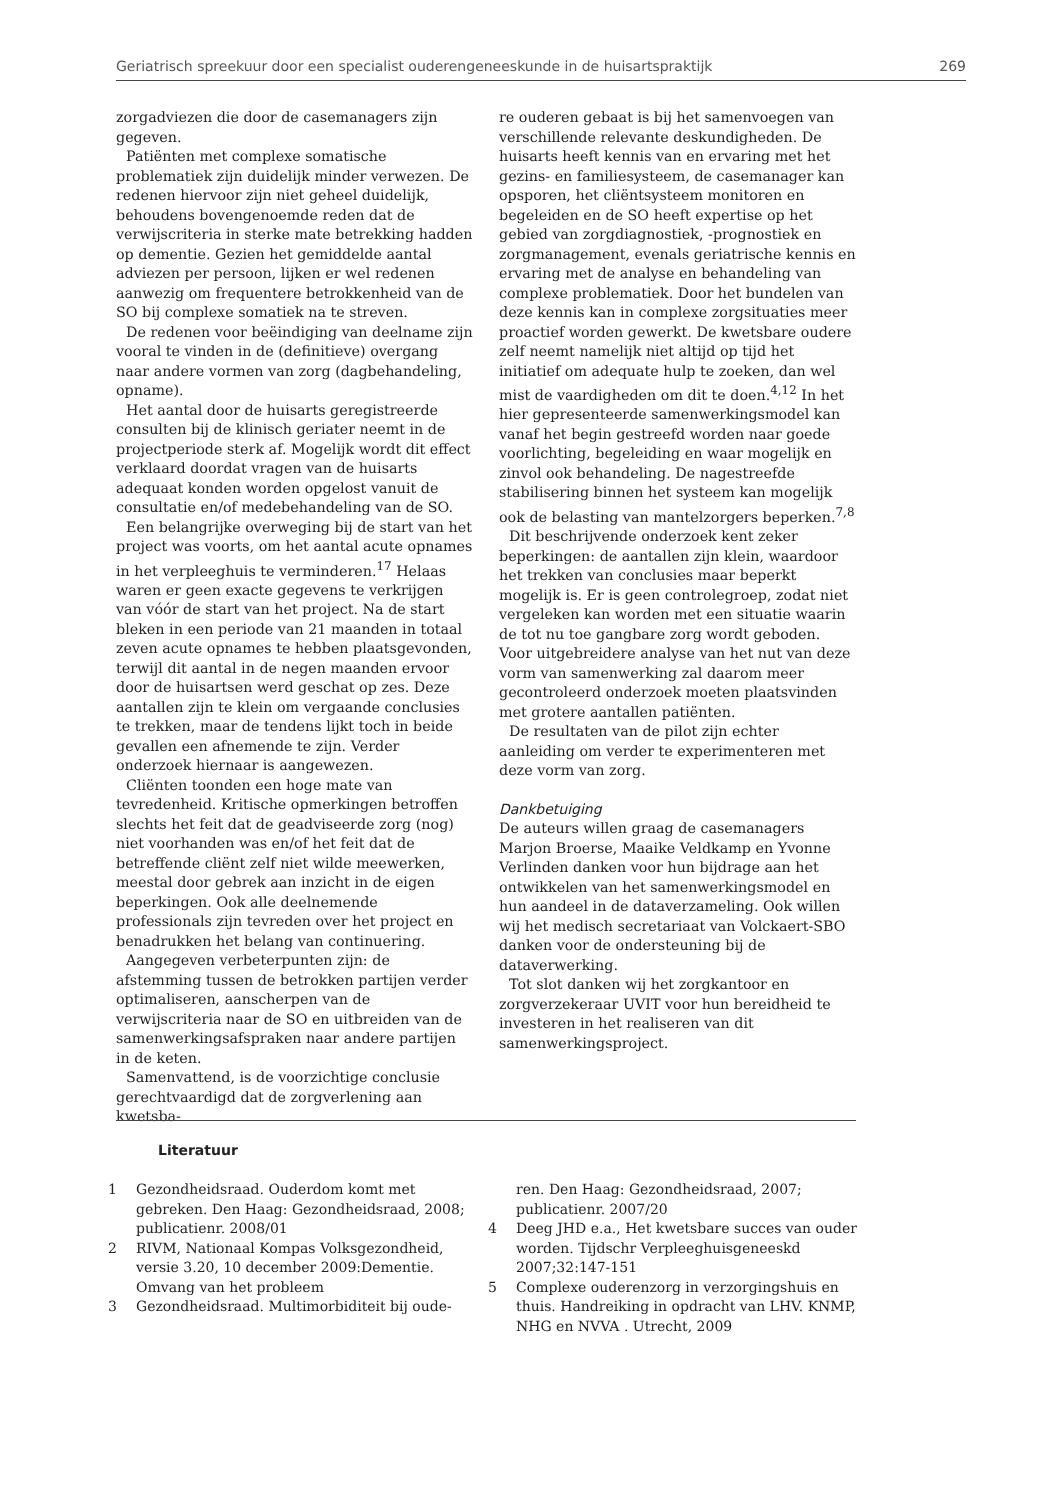Geriatrisch spreekuur door een specialist ouderengeneeskunde in de huisartspraktijk 269
zorgadviezen die door de casemanagers zijn gegeven.
Patiënten met complexe somatische problematiek zijn duidelijk minder verwezen. De redenen hiervoor zijn niet geheel duidelijk, behoudens bovengenoemde reden dat de verwijscriteria in sterke mate betrekking hadden op dementie. Gezien het gemiddelde aantal adviezen per persoon, lijken er wel redenen aanwezig om frequentere betrokkenheid van de SO bij complexe somatiek na te streven.
De redenen voor beëindiging van deelname zijn vooral te vinden in de (definitieve) overgang naar andere vormen van zorg (dagbehandeling, opname).
Het aantal door de huisarts geregistreerde consulten bij de klinisch geriater neemt in de projectperiode sterk af. Mogelijk wordt dit effect verklaard doordat vragen van de huisarts adequaat konden worden opgelost vanuit de consultatie en/of medebehandeling van de SO.
Een belangrijke overweging bij de start van het project was voorts, om het aantal acute opnames in het verpleeghuis te verminderen.<sup>17</sup> Helaas waren er geen exacte gegevens te verkrijgen van vóór de start van het project. Na de start bleken in een periode van 21 maanden in totaal zeven acute opnames te hebben plaatsgevonden, terwijl dit aantal in de negen maanden ervoor door de huisartsen werd geschat op zes. Deze aantallen zijn te klein om vergaande conclusies te trekken, maar de tendens lijkt toch in beide gevallen een afnemende te zijn. Verder onderzoek hiernaar is aangewezen.
Cliënten toonden een hoge mate van tevredenheid. Kritische opmerkingen betroffen slechts het feit dat de geadviseerde zorg (nog) niet voorhanden was en/of het feit dat de betreffende cliënt zelf niet wilde meewerken, meestal door gebrek aan inzicht in de eigen beperkingen. Ook alle deelnemende professionals zijn tevreden over het project en benadrukken het belang van continuering.
Aangegeven verbeterpunten zijn: de afstemming tussen de betrokken partijen verder optimaliseren, aanscherpen van de verwijscriteria naar de SO en uitbreiden van de samenwerkingsafspraken naar andere partijen in de keten.
Samenvattend, is de voorzichtige conclusie gerechtvaardigd dat de zorgverlening aan kwetsba-
re ouderen gebaat is bij het samenvoegen van verschillende relevante deskundigheden. De huisarts heeft kennis van en ervaring met het gezins- en familiesysteem, de casemanager kan opsporen, het cliëntsysteem monitoren en begeleiden en de SO heeft expertise op het gebied van zorgdiagnostiek, -prognostiek en zorgmanagement, evenals geriatrische kennis en ervaring met de analyse en behandeling van complexe problematiek. Door het bundelen van deze kennis kan in complexe zorgsituaties meer proactief worden gewerkt. De kwetsbare oudere zelf neemt namelijk niet altijd op tijd het initiatief om adequate hulp te zoeken, dan wel mist de vaardigheden om dit te doen.<sup>4,12</sup> In het hier gepresenteerde samenwerkingsmodel kan vanaf het begin gestreefd worden naar goede voorlichting, begeleiding en waar mogelijk en zinvol ook behandeling. De nagestreefde stabilisering binnen het systeem kan mogelijk ook de belasting van mantelzorgers beperken.<sup>7,8</sup>
Dit beschrijvende onderzoek kent zeker beperkingen: de aantallen zijn klein, waardoor het trekken van conclusies maar beperkt mogelijk is. Er is geen controlegroep, zodat niet vergeleken kan worden met een situatie waarin de tot nu toe gangbare zorg wordt geboden. Voor uitgebreidere analyse van het nut van deze vorm van samenwerking zal daarom meer gecontroleerd onderzoek moeten plaatsvinden met grotere aantallen patiënten.
De resultaten van de pilot zijn echter aanleiding om verder te experimenteren met deze vorm van zorg.
Dankbetuiging
De auteurs willen graag de casemanagers Marjon Broerse, Maaike Veldkamp en Yvonne Verlinden danken voor hun bijdrage aan het ontwikkelen van het samenwerkingsmodel en hun aandeel in de dataverzameling. Ook willen wij het medisch secretariaat van Volckaert-SBO danken voor de ondersteuning bij de dataverwerking.
Tot slot danken wij het zorgkantoor en zorgverzekeraar UVIT voor hun bereidheid te investeren in het realiseren van dit samenwerkingsproject.
Literatuur
1 Gezondheidsraad. Ouderdom komt met gebreken. Den Haag: Gezondheidsraad, 2008; publicatienr. 2008/01
2 RIVM, Nationaal Kompas Volksgezondheid, versie 3.20, 10 december 2009:Dementie. Omvang van het probleem
3 Gezondheidsraad. Multimorbiditeit bij oude-
ren. Den Haag: Gezondheidsraad, 2007; publicatienr. 2007/20
4 Deeg JHD e.a., Het kwetsbare succes van ouder worden. Tijdschr Verpleeghuisgeneeskd 2007;32:147-151
5 Complexe ouderenzorg in verzorgingshuis en thuis. Handreiking in opdracht van LHV. KNMP, NHG en NVVA . Utrecht, 2009